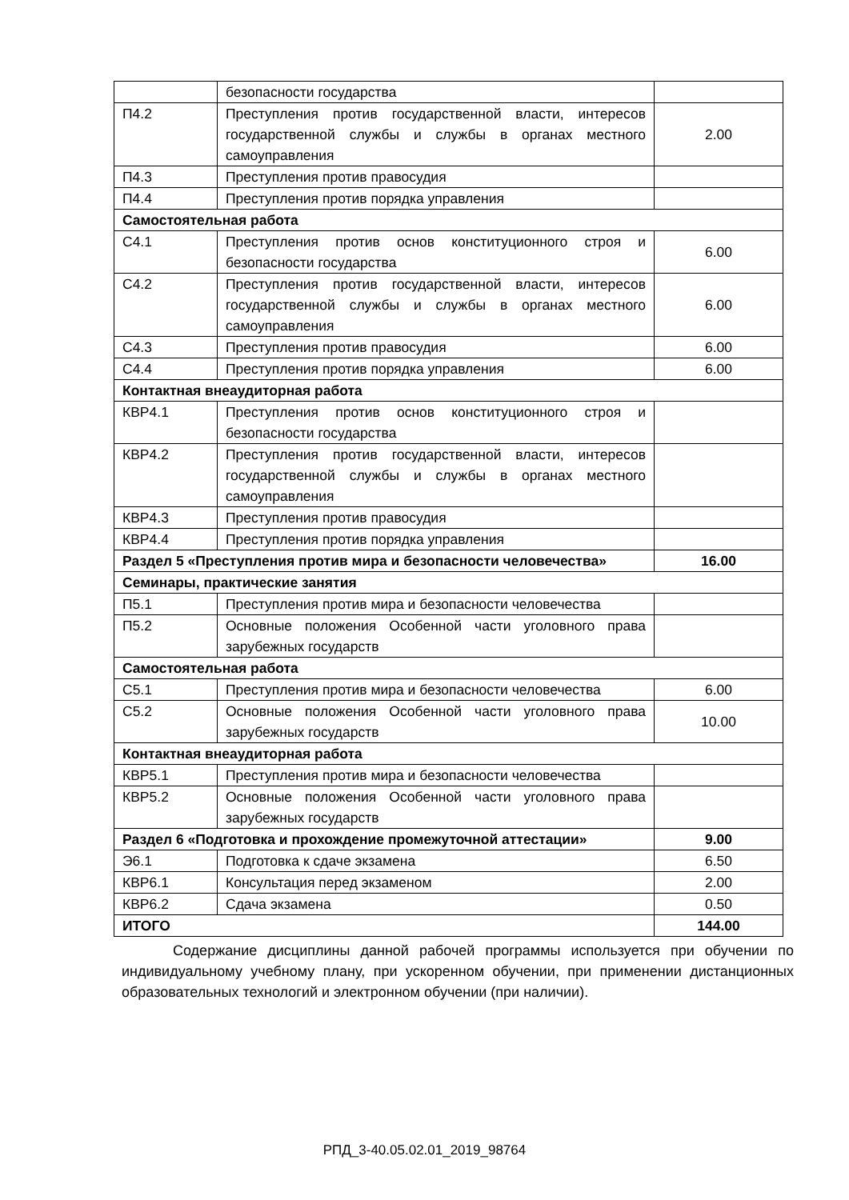| | безопасности государства | |
| П4.2 | Преступления против государственной власти, интересов государственной службы и службы в органах местного самоуправления | 2.00 |
| П4.3 | Преступления против правосудия | |
| П4.4 | Преступления против порядка управления | |
| Самостоятельная работа | | |
| С4.1 | Преступления против основ конституционного строя и безопасности государства | 6.00 |
| С4.2 | Преступления против государственной власти, интересов государственной службы и службы в органах местного самоуправления | 6.00 |
| С4.3 | Преступления против правосудия | 6.00 |
| С4.4 | Преступления против порядка управления | 6.00 |
| Контактная внеаудиторная работа | | |
| КВР4.1 | Преступления против основ конституционного строя и безопасности государства | |
| КВР4.2 | Преступления против государственной власти, интересов государственной службы и службы в органах местного самоуправления | |
| КВР4.3 | Преступления против правосудия | |
| КВР4.4 | Преступления против порядка управления | |
| Раздел 5 «Преступления против мира и безопасности человечества» | | 16.00 |
| Семинары, практические занятия | | |
| П5.1 | Преступления против мира и безопасности человечества | |
| П5.2 | Основные положения Особенной части уголовного права зарубежных государств | |
| Самостоятельная работа | | |
| С5.1 | Преступления против мира и безопасности человечества | 6.00 |
| С5.2 | Основные положения Особенной части уголовного права зарубежных государств | 10.00 |
| Контактная внеаудиторная работа | | |
| КВР5.1 | Преступления против мира и безопасности человечества | |
| КВР5.2 | Основные положения Особенной части уголовного права зарубежных государств | |
| Раздел 6 «Подготовка и прохождение промежуточной аттестации» | | 9.00 |
| Э6.1 | Подготовка к сдаче экзамена | 6.50 |
| КВР6.1 | Консультация перед экзаменом | 2.00 |
| КВР6.2 | Сдача экзамена | 0.50 |
| ИТОГО | | 144.00 |
Содержание дисциплины данной рабочей программы используется при обучении по индивидуальному учебному плану, при ускоренном обучении, при применении дистанционных образовательных технологий и электронном обучении (при наличии).
РПД_3-40.05.02.01_2019_98764